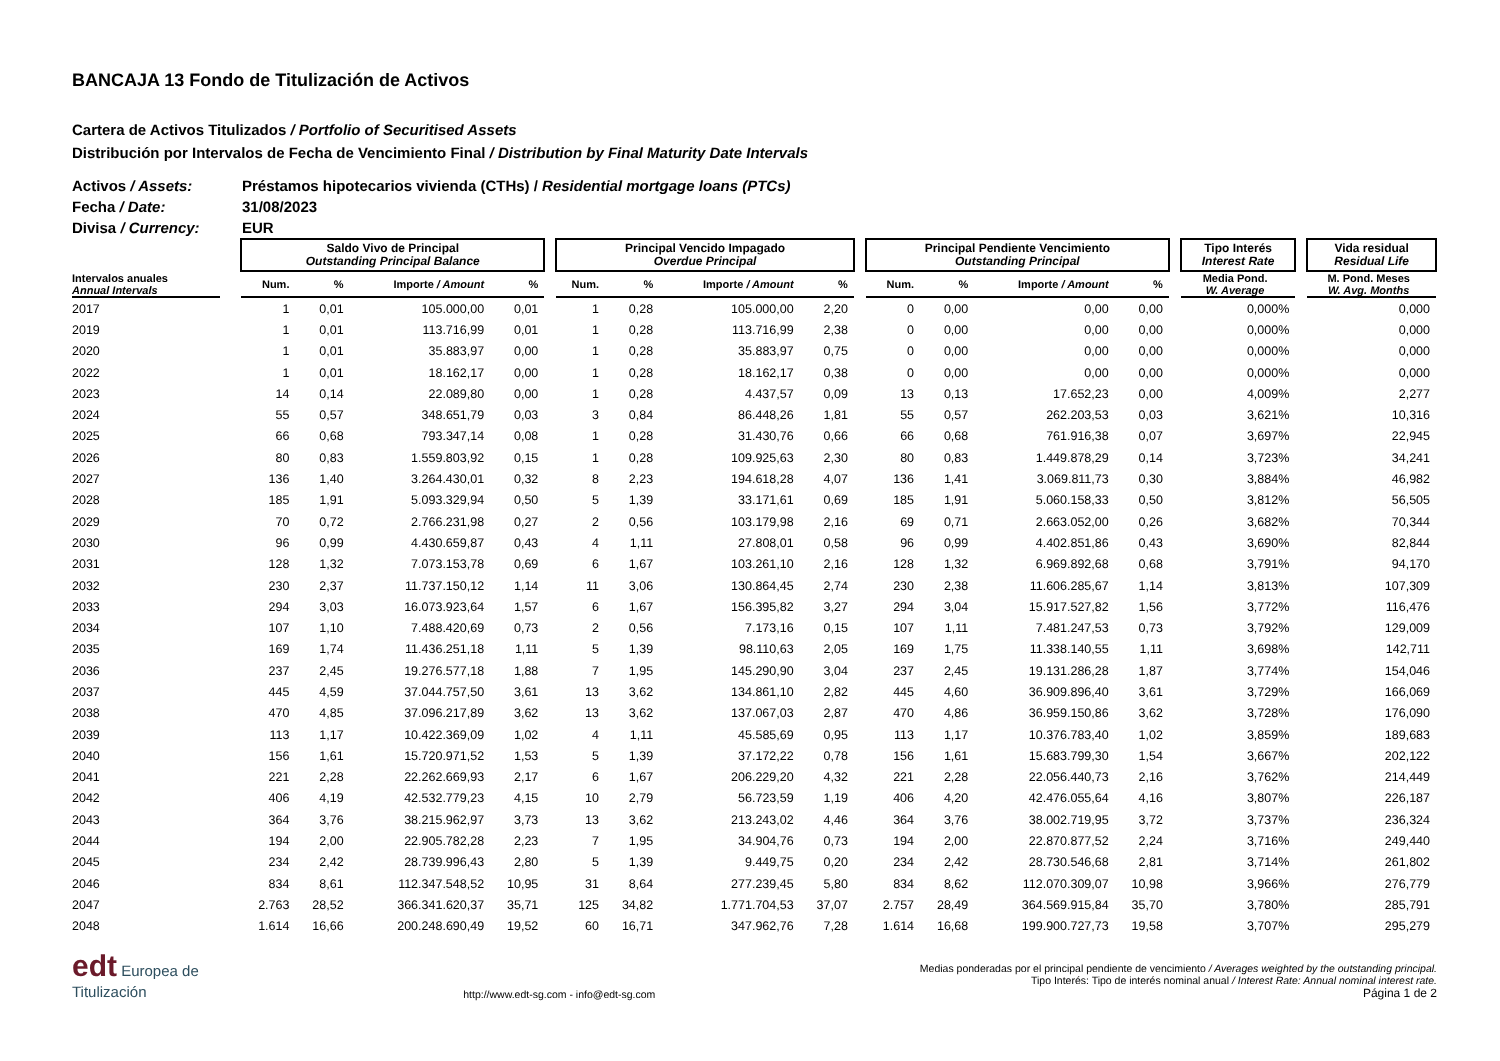BANCAJA 13 Fondo de Titulización de Activos
Cartera de Activos Titulizados / Portfolio of Securitised Assets
Distribución por Intervalos de Fecha de Vencimiento Final / Distribution by Final Maturity Date Intervals
Activos / Assets: Préstamos hipotecarios vivienda (CTHs) / Residential mortgage loans (PTCs)
Fecha / Date: 31/08/2023
Divisa / Currency: EUR
| | | Saldo Vivo de Principal Outstanding Principal Balance | | | | | Principal Vencido Impagado Overdue Principal | | | | | Principal Pendiente Vencimiento Outstanding Principal | | | | | Tipo Interés Interest Rate | | Vida residual Residual Life |
| --- | --- | --- | --- | --- | --- | --- | --- | --- | --- | --- | --- | --- | --- | --- | --- | --- | --- | --- | --- |
| Intervalos anuales Annual Intervals | | Num. | % | Importe / Amount | % | | Num. | % | Importe / Amount | % | | Num. | % | Importe / Amount | % | | Media Pond. W. Average | | M. Pond. Meses W. Avg. Months |
| 2017 | | 1 | 0,01 | 105.000,00 | 0,01 | | 1 | 0,28 | 105.000,00 | 2,20 | | 0 | 0,00 | 0,00 | 0,00 | | 0,000% | | 0,000 |
| 2019 | | 1 | 0,01 | 113.716,99 | 0,01 | | 1 | 0,28 | 113.716,99 | 2,38 | | 0 | 0,00 | 0,00 | 0,00 | | 0,000% | | 0,000 |
| 2020 | | 1 | 0,01 | 35.883,97 | 0,00 | | 1 | 0,28 | 35.883,97 | 0,75 | | 0 | 0,00 | 0,00 | 0,00 | | 0,000% | | 0,000 |
| 2022 | | 1 | 0,01 | 18.162,17 | 0,00 | | 1 | 0,28 | 18.162,17 | 0,38 | | 0 | 0,00 | 0,00 | 0,00 | | 0,000% | | 0,000 |
| 2023 | | 14 | 0,14 | 22.089,80 | 0,00 | | 1 | 0,28 | 4.437,57 | 0,09 | | 13 | 0,13 | 17.652,23 | 0,00 | | 4,009% | | 2,277 |
| 2024 | | 55 | 0,57 | 348.651,79 | 0,03 | | 3 | 0,84 | 86.448,26 | 1,81 | | 55 | 0,57 | 262.203,53 | 0,03 | | 3,621% | | 10,316 |
| 2025 | | 66 | 0,68 | 793.347,14 | 0,08 | | 1 | 0,28 | 31.430,76 | 0,66 | | 66 | 0,68 | 761.916,38 | 0,07 | | 3,697% | | 22,945 |
| 2026 | | 80 | 0,83 | 1.559.803,92 | 0,15 | | 1 | 0,28 | 109.925,63 | 2,30 | | 80 | 0,83 | 1.449.878,29 | 0,14 | | 3,723% | | 34,241 |
| 2027 | | 136 | 1,40 | 3.264.430,01 | 0,32 | | 8 | 2,23 | 194.618,28 | 4,07 | | 136 | 1,41 | 3.069.811,73 | 0,30 | | 3,884% | | 46,982 |
| 2028 | | 185 | 1,91 | 5.093.329,94 | 0,50 | | 5 | 1,39 | 33.171,61 | 0,69 | | 185 | 1,91 | 5.060.158,33 | 0,50 | | 3,812% | | 56,505 |
| 2029 | | 70 | 0,72 | 2.766.231,98 | 0,27 | | 2 | 0,56 | 103.179,98 | 2,16 | | 69 | 0,71 | 2.663.052,00 | 0,26 | | 3,682% | | 70,344 |
| 2030 | | 96 | 0,99 | 4.430.659,87 | 0,43 | | 4 | 1,11 | 27.808,01 | 0,58 | | 96 | 0,99 | 4.402.851,86 | 0,43 | | 3,690% | | 82,844 |
| 2031 | | 128 | 1,32 | 7.073.153,78 | 0,69 | | 6 | 1,67 | 103.261,10 | 2,16 | | 128 | 1,32 | 6.969.892,68 | 0,68 | | 3,791% | | 94,170 |
| 2032 | | 230 | 2,37 | 11.737.150,12 | 1,14 | | 11 | 3,06 | 130.864,45 | 2,74 | | 230 | 2,38 | 11.606.285,67 | 1,14 | | 3,813% | | 107,309 |
| 2033 | | 294 | 3,03 | 16.073.923,64 | 1,57 | | 6 | 1,67 | 156.395,82 | 3,27 | | 294 | 3,04 | 15.917.527,82 | 1,56 | | 3,772% | | 116,476 |
| 2034 | | 107 | 1,10 | 7.488.420,69 | 0,73 | | 2 | 0,56 | 7.173,16 | 0,15 | | 107 | 1,11 | 7.481.247,53 | 0,73 | | 3,792% | | 129,009 |
| 2035 | | 169 | 1,74 | 11.436.251,18 | 1,11 | | 5 | 1,39 | 98.110,63 | 2,05 | | 169 | 1,75 | 11.338.140,55 | 1,11 | | 3,698% | | 142,711 |
| 2036 | | 237 | 2,45 | 19.276.577,18 | 1,88 | | 7 | 1,95 | 145.290,90 | 3,04 | | 237 | 2,45 | 19.131.286,28 | 1,87 | | 3,774% | | 154,046 |
| 2037 | | 445 | 4,59 | 37.044.757,50 | 3,61 | | 13 | 3,62 | 134.861,10 | 2,82 | | 445 | 4,60 | 36.909.896,40 | 3,61 | | 3,729% | | 166,069 |
| 2038 | | 470 | 4,85 | 37.096.217,89 | 3,62 | | 13 | 3,62 | 137.067,03 | 2,87 | | 470 | 4,86 | 36.959.150,86 | 3,62 | | 3,728% | | 176,090 |
| 2039 | | 113 | 1,17 | 10.422.369,09 | 1,02 | | 4 | 1,11 | 45.585,69 | 0,95 | | 113 | 1,17 | 10.376.783,40 | 1,02 | | 3,859% | | 189,683 |
| 2040 | | 156 | 1,61 | 15.720.971,52 | 1,53 | | 5 | 1,39 | 37.172,22 | 0,78 | | 156 | 1,61 | 15.683.799,30 | 1,54 | | 3,667% | | 202,122 |
| 2041 | | 221 | 2,28 | 22.262.669,93 | 2,17 | | 6 | 1,67 | 206.229,20 | 4,32 | | 221 | 2,28 | 22.056.440,73 | 2,16 | | 3,762% | | 214,449 |
| 2042 | | 406 | 4,19 | 42.532.779,23 | 4,15 | | 10 | 2,79 | 56.723,59 | 1,19 | | 406 | 4,20 | 42.476.055,64 | 4,16 | | 3,807% | | 226,187 |
| 2043 | | 364 | 3,76 | 38.215.962,97 | 3,73 | | 13 | 3,62 | 213.243,02 | 4,46 | | 364 | 3,76 | 38.002.719,95 | 3,72 | | 3,737% | | 236,324 |
| 2044 | | 194 | 2,00 | 22.905.782,28 | 2,23 | | 7 | 1,95 | 34.904,76 | 0,73 | | 194 | 2,00 | 22.870.877,52 | 2,24 | | 3,716% | | 249,440 |
| 2045 | | 234 | 2,42 | 28.739.996,43 | 2,80 | | 5 | 1,39 | 9.449,75 | 0,20 | | 234 | 2,42 | 28.730.546,68 | 2,81 | | 3,714% | | 261,802 |
| 2046 | | 834 | 8,61 | 112.347.548,52 | 10,95 | | 31 | 8,64 | 277.239,45 | 5,80 | | 834 | 8,62 | 112.070.309,07 | 10,98 | | 3,966% | | 276,779 |
| 2047 | | 2.763 | 28,52 | 366.341.620,37 | 35,71 | | 125 | 34,82 | 1.771.704,53 | 37,07 | | 2.757 | 28,49 | 364.569.915,84 | 35,70 | | 3,780% | | 285,791 |
| 2048 | | 1.614 | 16,66 | 200.248.690,49 | 19,52 | | 60 | 16,71 | 347.962,76 | 7,28 | | 1.614 | 16,68 | 199.900.727,73 | 19,58 | | 3,707% | | 295,279 |
edt Europea de
Titulización
http://www.edt-sg.com - info@edt-sg.com
Medias ponderadas por el principal pendiente de vencimiento / Averages weighted by the outstanding principal.
Tipo Interés: Tipo de interés nominal anual / Interest Rate: Annual nominal interest rate.
Página 1 de 2